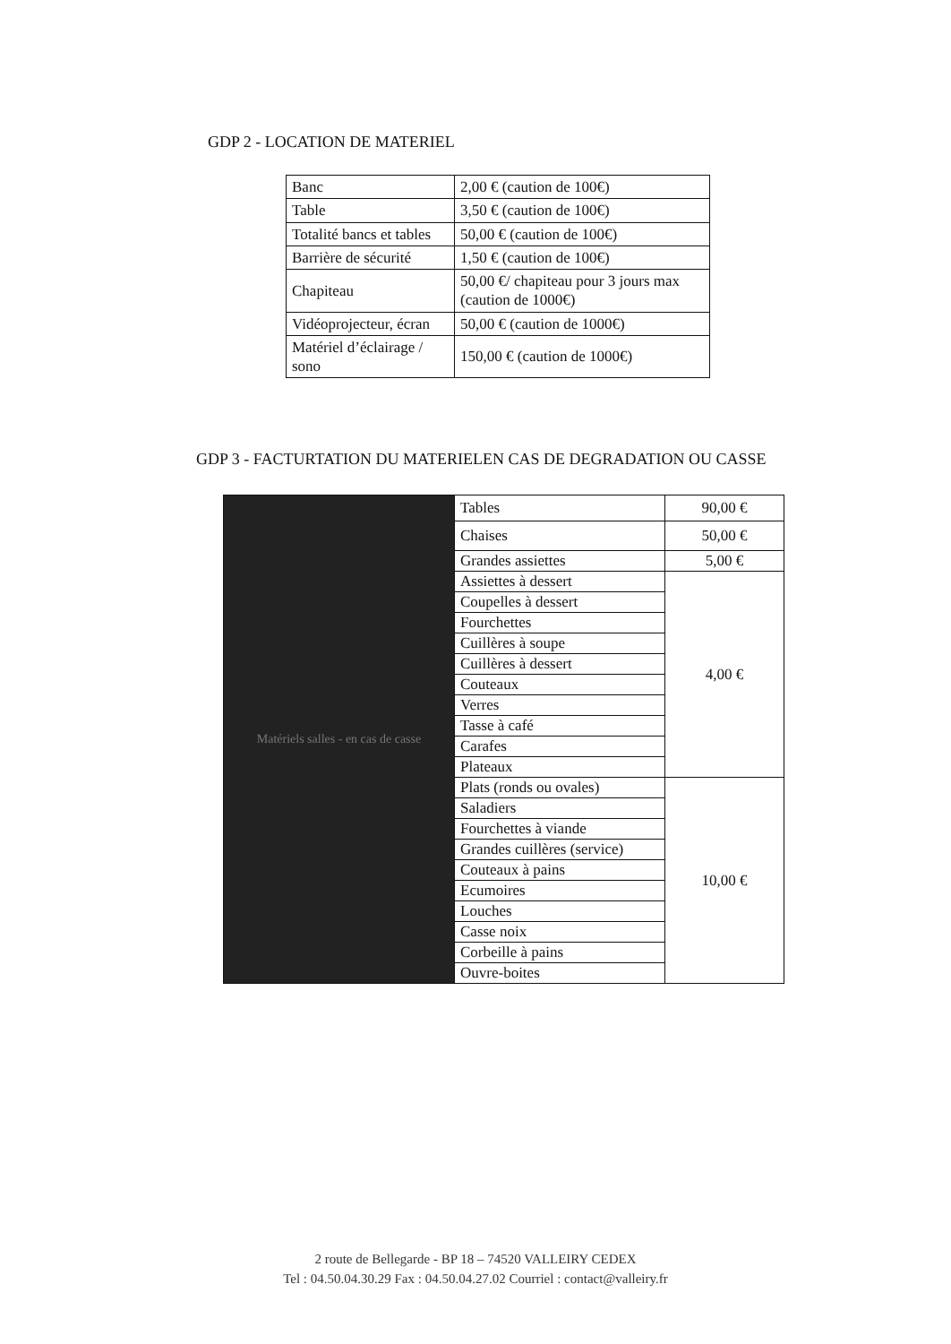GDP 2 - LOCATION DE MATERIEL
| Banc | 2,00 € (caution de 100€) |
| Table | 3,50 € (caution de 100€) |
| Totalité bancs et tables | 50,00 € (caution de 100€) |
| Barrière de sécurité | 1,50 € (caution de 100€) |
| Chapiteau | 50,00 €/ chapiteau pour 3 jours max (caution de 1000€) |
| Vidéoprojecteur, écran | 50,00 € (caution de 1000€) |
| Matériel d’éclairage / sono | 150,00 € (caution de 1000€) |
GDP 3 - FACTURTATION DU MATERIELEN CAS DE DEGRADATION OU CASSE
| Matériels salles - en cas de casse | Tables | 90,00 € |
| | Chaises | 50,00 € |
| | Grandes assiettes | 5,00 € |
| | Assiettes à dessert | 4,00 € |
| | Coupelles à dessert | |
| | Fourchettes | |
| | Cuillères à soupe | |
| | Cuillères à dessert | |
| | Couteaux | |
| | Verres | |
| | Tasse à café | |
| | Carafes | |
| | Plateaux | |
| | Plats (ronds ou ovales) | 10,00 € |
| | Saladiers | |
| | Fourchettes à viande | |
| | Grandes cuillères (service) | |
| | Couteaux à pains | |
| | Ecumoires | |
| | Louches | |
| | Casse noix | |
| | Corbeille à pains | |
| | Ouvre-boites | |
2 route de Bellegarde - BP 18 – 74520 VALLEIRY CEDEX
Tel : 04.50.04.30.29 Fax : 04.50.04.27.02 Courriel : contact@valleiry.fr